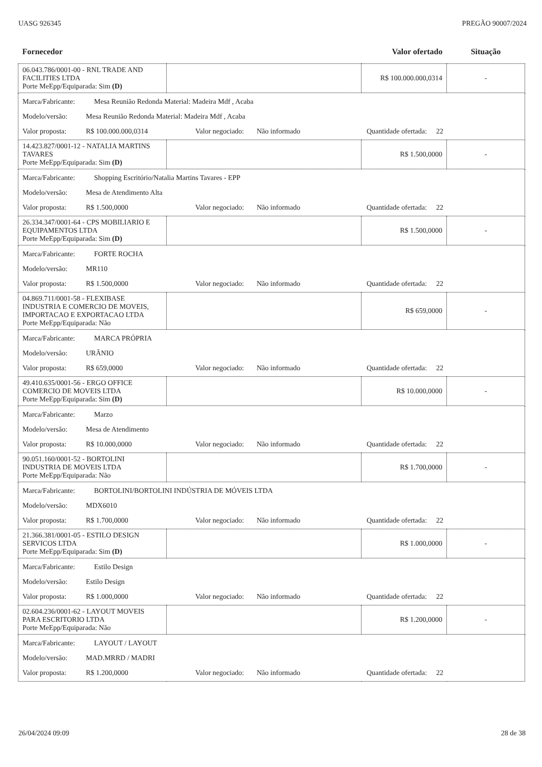UASG 926345 PREGÃO 90007/2024
| Fornecedor | | Valor ofertado | Situação |
| --- | --- | --- | --- |
| 06.043.786/0001-00 - RNL TRADE AND FACILITIES LTDA Porte MeEpp/Equiparada: Sim (D) | | R$ 100.000.000,0314 | - |
| Marca/Fabricante: Mesa Reunião Redonda Material: Madeira Mdf , Acaba Modelo/versão: Mesa Reunião Redonda Material: Madeira Mdf , Acaba Valor proposta: R$ 100.000.000,0314 Valor negociado: Não informado Quantidade ofertada: 22 | | | |
| 14.423.827/0001-12 - NATALIA MARTINS TAVARES Porte MeEpp/Equiparada: Sim (D) | | R$ 1.500,0000 | - |
| Marca/Fabricante: Shopping Escritório/Natalia Martins Tavares - EPP Modelo/versão: Mesa de Atendimento Alta Valor proposta: R$ 1.500,0000 Valor negociado: Não informado Quantidade ofertada: 22 | | | |
| 26.334.347/0001-64 - CPS MOBILIARIO E EQUIPAMENTOS LTDA Porte MeEpp/Equiparada: Sim (D) | | R$ 1.500,0000 | - |
| Marca/Fabricante: FORTE ROCHA Modelo/versão: MR110 Valor proposta: R$ 1.500,0000 Valor negociado: Não informado Quantidade ofertada: 22 | | | |
| 04.869.711/0001-58 - FLEXIBASE INDUSTRIA E COMERCIO DE MOVEIS, IMPORTACAO E EXPORTACAO LTDA Porte MeEpp/Equiparada: Não | | R$ 659,0000 | - |
| Marca/Fabricante: MARCA PRÓPRIA Modelo/versão: URÂNIO Valor proposta: R$ 659,0000 Valor negociado: Não informado Quantidade ofertada: 22 | | | |
| 49.410.635/0001-56 - ERGO OFFICE COMERCIO DE MOVEIS LTDA Porte MeEpp/Equiparada: Sim (D) | | R$ 10.000,0000 | - |
| Marca/Fabricante: Marzo Modelo/versão: Mesa de Atendimento Valor proposta: R$ 10.000,0000 Valor negociado: Não informado Quantidade ofertada: 22 | | | |
| 90.051.160/0001-52 - BORTOLINI INDUSTRIA DE MOVEIS LTDA Porte MeEpp/Equiparada: Não | | R$ 1.700,0000 | - |
| Marca/Fabricante: BORTOLINI/BORTOLINI INDÚSTRIA DE MÓVEIS LTDA Modelo/versão: MDX6010 Valor proposta: R$ 1.700,0000 Valor negociado: Não informado Quantidade ofertada: 22 | | | |
| 21.366.381/0001-05 - ESTILO DESIGN SERVICOS LTDA Porte MeEpp/Equiparada: Sim (D) | | R$ 1.000,0000 | - |
| Marca/Fabricante: Estilo Design Modelo/versão: Estilo Design Valor proposta: R$ 1.000,0000 Valor negociado: Não informado Quantidade ofertada: 22 | | | |
| 02.604.236/0001-62 - LAYOUT MOVEIS PARA ESCRITORIO LTDA Porte MeEpp/Equiparada: Não | | R$ 1.200,0000 | - |
| Marca/Fabricante: LAYOUT / LAYOUT Modelo/versão: MAD.MRRD / MADRI Valor proposta: R$ 1.200,0000 Valor negociado: Não informado Quantidade ofertada: 22 | | | |
26/04/2024 09:09 28 de 38